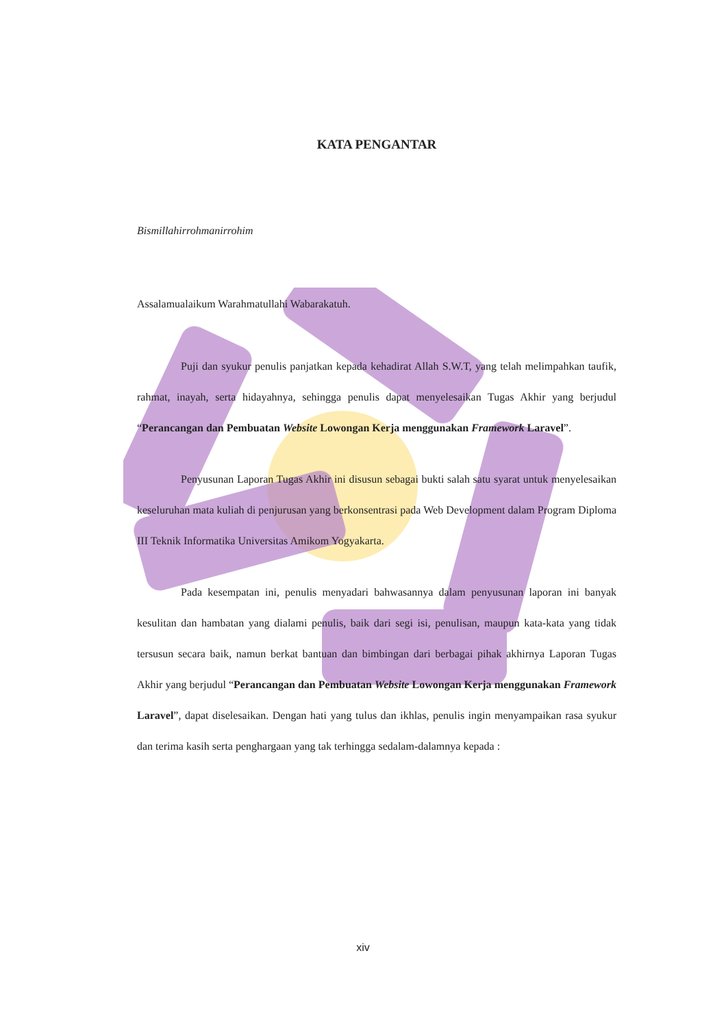KATA PENGANTAR
Bismillahirrohmanirrohim
Assalamualaikum Warahmatullahi Wabarakatuh.
Puji dan syukur penulis panjatkan kepada kehadirat Allah S.W.T, yang telah melimpahkan taufik, rahmat, inayah, serta hidayahnya, sehingga penulis dapat menyelesaikan Tugas Akhir yang berjudul “Perancangan dan Pembuatan Website Lowongan Kerja menggunakan Framework Laravel”.
Penyusunan Laporan Tugas Akhir ini disusun sebagai bukti salah satu syarat untuk menyelesaikan keseluruhan mata kuliah di penjurusan yang berkonsentrasi pada Web Development dalam Program Diploma III Teknik Informatika Universitas Amikom Yogyakarta.
Pada kesempatan ini, penulis menyadari bahwasannya dalam penyusunan laporan ini banyak kesulitan dan hambatan yang dialami penulis, baik dari segi isi, penulisan, maupun kata-kata yang tidak tersusun secara baik, namun berkat bantuan dan bimbingan dari berbagai pihak akhirnya Laporan Tugas Akhir yang berjudul “Perancangan dan Pembuatan Website Lowongan Kerja menggunakan Framework Laravel”, dapat diselesaikan. Dengan hati yang tulus dan ikhlas, penulis ingin menyampaikan rasa syukur dan terima kasih serta penghargaan yang tak terhingga sedalam-dalamnya kepada :
xiv